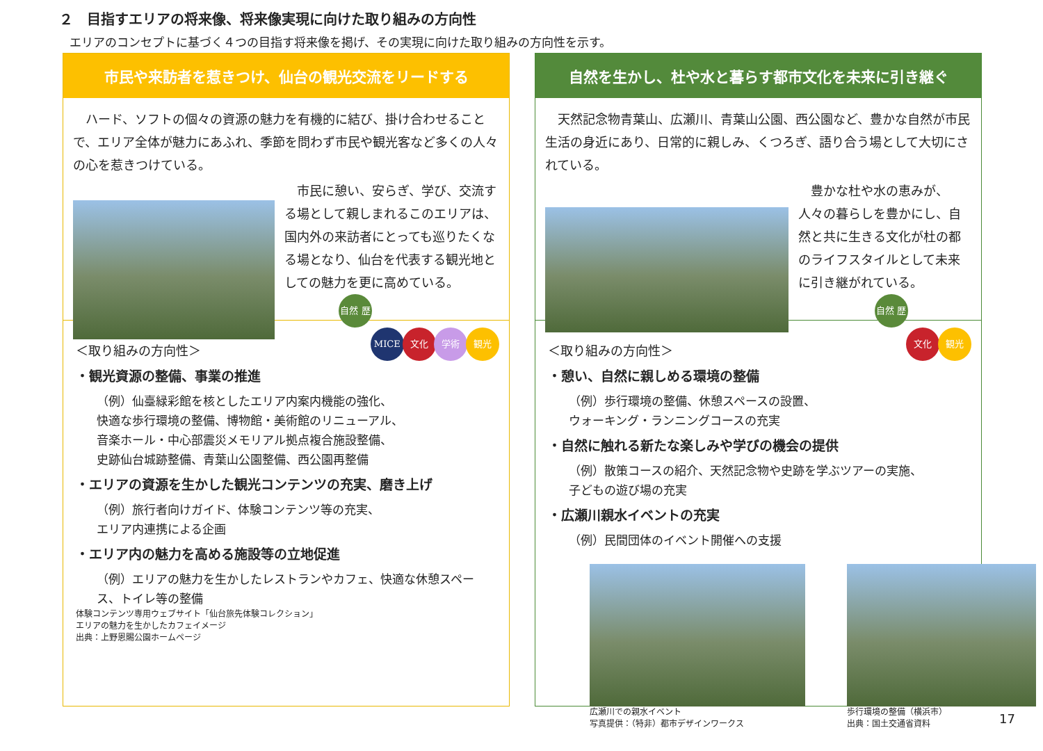２　目指すエリアの将来像、将来像実現に向けた取り組みの方向性
エリアのコンセプトに基づく４つの目指す将来像を掲げ、その実現に向けた取り組みの方向性を示す。
市民や来訪者を惹きつけ、仙台の観光交流をリードする
　ハード、ソフトの個々の資源の魅力を有機的に結び、掛け合わせることで、エリア全体が魅力にあふれ、季節を問わず市民や観光客など多くの人々の心を惹きつけている。
　市民に憩い、安らぎ、学び、交流する場として親しまれるこのエリアは、国内外の来訪者にとっても巡りたくなる場となり、仙台を代表する観光地としての魅力を更に高めている。
自然 歴史 MICE 文化 学術 観光
＜取り組みの方向性＞
・観光資源の整備、事業の推進
（例）仙臺緑彩館を核としたエリア内案内機能の強化、
快適な歩行環境の整備、博物館・美術館のリニューアル、
音楽ホール・中心部震災メモリアル拠点複合施設整備、
史跡仙台城跡整備、青葉山公園整備、西公園再整備
・エリアの資源を生かした観光コンテンツの充実、磨き上げ
（例）旅行者向けガイド、体験コンテンツ等の充実、
エリア内連携による企画
・エリア内の魅力を高める施設等の立地促進
（例）エリアの魅力を生かしたレストランやカフェ、快適な休憩スペース、トイレ等の整備
体験コンテンツ専用ウェブサイト「仙台旅先体験コレクション」
エリアの魅力を生かしたカフェイメージ
出典：上野恩賜公園ホームページ
自然を生かし、杜や水と暮らす都市文化を未来に引き継ぐ
　天然記念物青葉山、広瀬川、青葉山公園、西公園など、豊かな自然が市民生活の身近にあり、日常的に親しみ、くつろぎ、語り合う場として大切にされている。
　豊かな杜や水の恵みが、人々の暮らしを豊かにし、自然と共に生きる文化が杜の都のライフスタイルとして未来に引き継がれている。
自然 歴史 文化 観光
＜取り組みの方向性＞
・憩い、自然に親しめる環境の整備
（例）歩行環境の整備、休憩スペースの設置、
ウォーキング・ランニングコースの充実
・自然に触れる新たな楽しみや学びの機会の提供
（例）散策コースの紹介、天然記念物や史跡を学ぶツアーの実施、
子どもの遊び場の充実
・広瀬川親水イベントの充実
（例）民間団体のイベント開催への支援
広瀬川での親水イベント
写真提供：（特非）都市デザインワークス
歩行環境の整備（横浜市）
出典：国土交通省資料
17